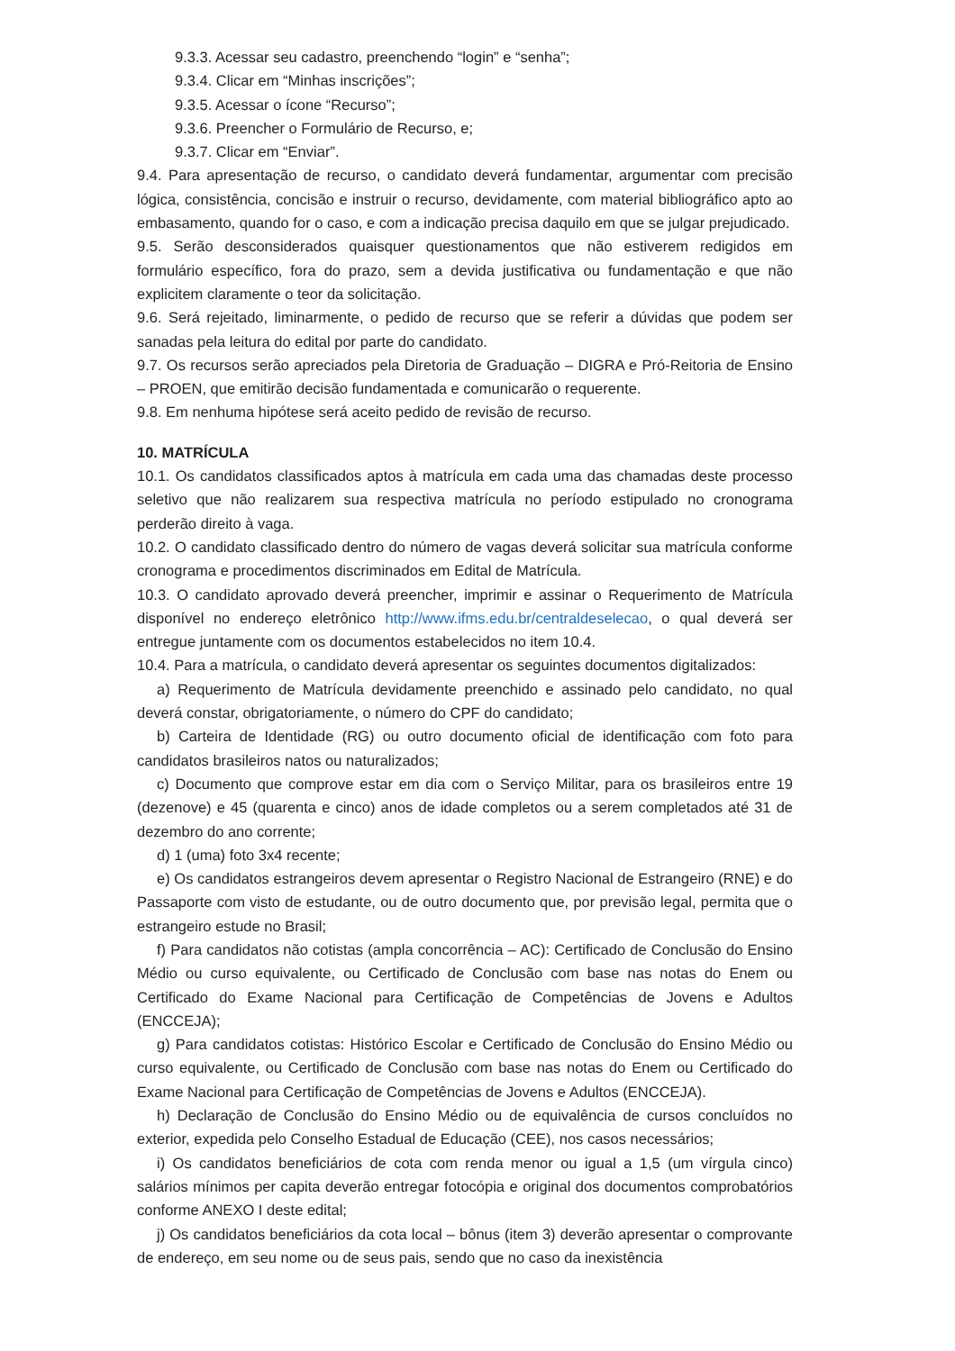9.3.3. Acessar seu cadastro, preenchendo “login” e “senha”;
9.3.4. Clicar em “Minhas inscrições”;
9.3.5. Acessar o ícone “Recurso”;
9.3.6. Preencher o Formulário de Recurso, e;
9.3.7. Clicar em “Enviar”.
9.4. Para apresentação de recurso, o candidato deverá fundamentar, argumentar com precisão lógica, consistência, concisão e instruir o recurso, devidamente, com material bibliográfico apto ao embasamento, quando for o caso, e com a indicação precisa daquilo em que se julgar prejudicado.
9.5. Serão desconsiderados quaisquer questionamentos que não estiverem redigidos em formulário específico, fora do prazo, sem a devida justificativa ou fundamentação e que não explicitem claramente o teor da solicitação.
9.6. Será rejeitado, liminarmente, o pedido de recurso que se referir a dúvidas que podem ser sanadas pela leitura do edital por parte do candidato.
9.7. Os recursos serão apreciados pela Diretoria de Graduação – DIGRA e Pró-Reitoria de Ensino – PROEN, que emitirão decisão fundamentada e comunicarão o requerente.
9.8. Em nenhuma hipótese será aceito pedido de revisão de recurso.
10. MATRÍCULA
10.1. Os candidatos classificados aptos à matrícula em cada uma das chamadas deste processo seletivo que não realizarem sua respectiva matrícula no período estipulado no cronograma perderão direito à vaga.
10.2. O candidato classificado dentro do número de vagas deverá solicitar sua matrícula conforme cronograma e procedimentos discriminados em Edital de Matrícula.
10.3. O candidato aprovado deverá preencher, imprimir e assinar o Requerimento de Matrícula disponível no endereço eletrônico http://www.ifms.edu.br/centraldeselecao, o qual deverá ser entregue juntamente com os documentos estabelecidos no item 10.4.
10.4. Para a matrícula, o candidato deverá apresentar os seguintes documentos digitalizados:
a) Requerimento de Matrícula devidamente preenchido e assinado pelo candidato, no qual deverá constar, obrigatoriamente, o número do CPF do candidato;
b) Carteira de Identidade (RG) ou outro documento oficial de identificação com foto para candidatos brasileiros natos ou naturalizados;
c) Documento que comprove estar em dia com o Serviço Militar, para os brasileiros entre 19 (dezenove) e 45 (quarenta e cinco) anos de idade completos ou a serem completados até 31 de dezembro do ano corrente;
d) 1 (uma) foto 3x4 recente;
e) Os candidatos estrangeiros devem apresentar o Registro Nacional de Estrangeiro (RNE) e do Passaporte com visto de estudante, ou de outro documento que, por previsão legal, permita que o estrangeiro estude no Brasil;
f) Para candidatos não cotistas (ampla concorrência – AC): Certificado de Conclusão do Ensino Médio ou curso equivalente, ou Certificado de Conclusão com base nas notas do Enem ou Certificado do Exame Nacional para Certificação de Competências de Jovens e Adultos (ENCCEJA);
g) Para candidatos cotistas: Histórico Escolar e Certificado de Conclusão do Ensino Médio ou curso equivalente, ou Certificado de Conclusão com base nas notas do Enem ou Certificado do Exame Nacional para Certificação de Competências de Jovens e Adultos (ENCCEJA).
h) Declaração de Conclusão do Ensino Médio ou de equivalência de cursos concluídos no exterior, expedida pelo Conselho Estadual de Educação (CEE), nos casos necessários;
i) Os candidatos beneficiários de cota com renda menor ou igual a 1,5 (um vírgula cinco) salários mínimos per capita deverão entregar fotocópia e original dos documentos comprobatórios conforme ANEXO I deste edital;
j) Os candidatos beneficiários da cota local – bônus (item 3) deverão apresentar o comprovante de endereço, em seu nome ou de seus pais, sendo que no caso da inexistência